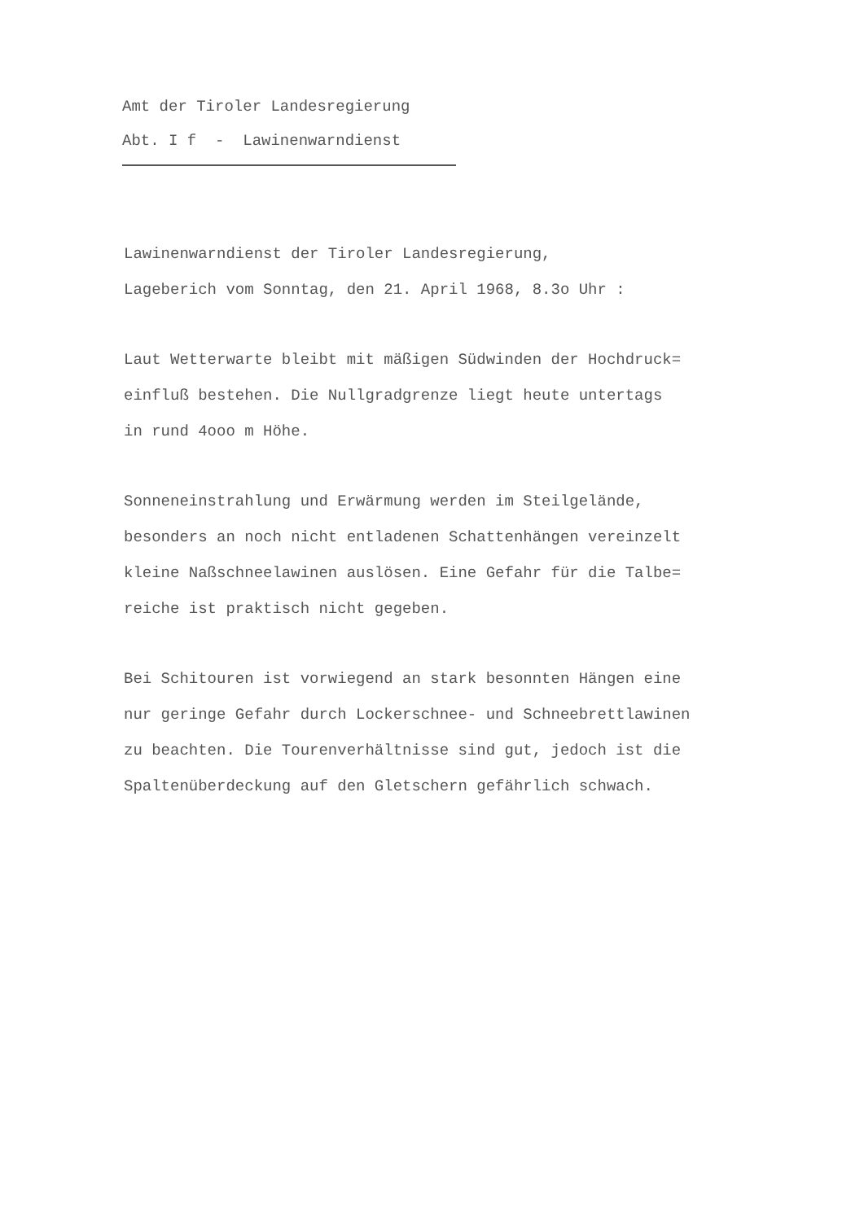Amt der Tiroler Landesregierung
Abt. I f - Lawinenwarndienst
Lawinenwarndienst der Tiroler Landesregierung,
Lageberich vom Sonntag, den 21. April 1968, 8.3o Uhr :
Laut Wetterwarte bleibt mit mäßigen Südwinden der Hochdruck=
einfluß bestehen. Die Nullgradgrenze liegt heute untertags
in rund 4ooo m Höhe.
Sonneneinstrahlung und Erwärmung werden im Steilgelände,
besonders an noch nicht entladenen Schattenhängen vereinzelt
kleine Naßschneelawinen auslösen. Eine Gefahr für die Talbe=
reiche ist praktisch nicht gegeben.
Bei Schitouren ist vorwiegend an stark besonnten Hängen eine
nur geringe Gefahr durch Lockerschnee- und Schneebrettlawinen
zu beachten. Die Tourenverhältnisse sind gut, jedoch ist die
Spaltenüberdeckung auf den Gletschern gefährlich schwach.